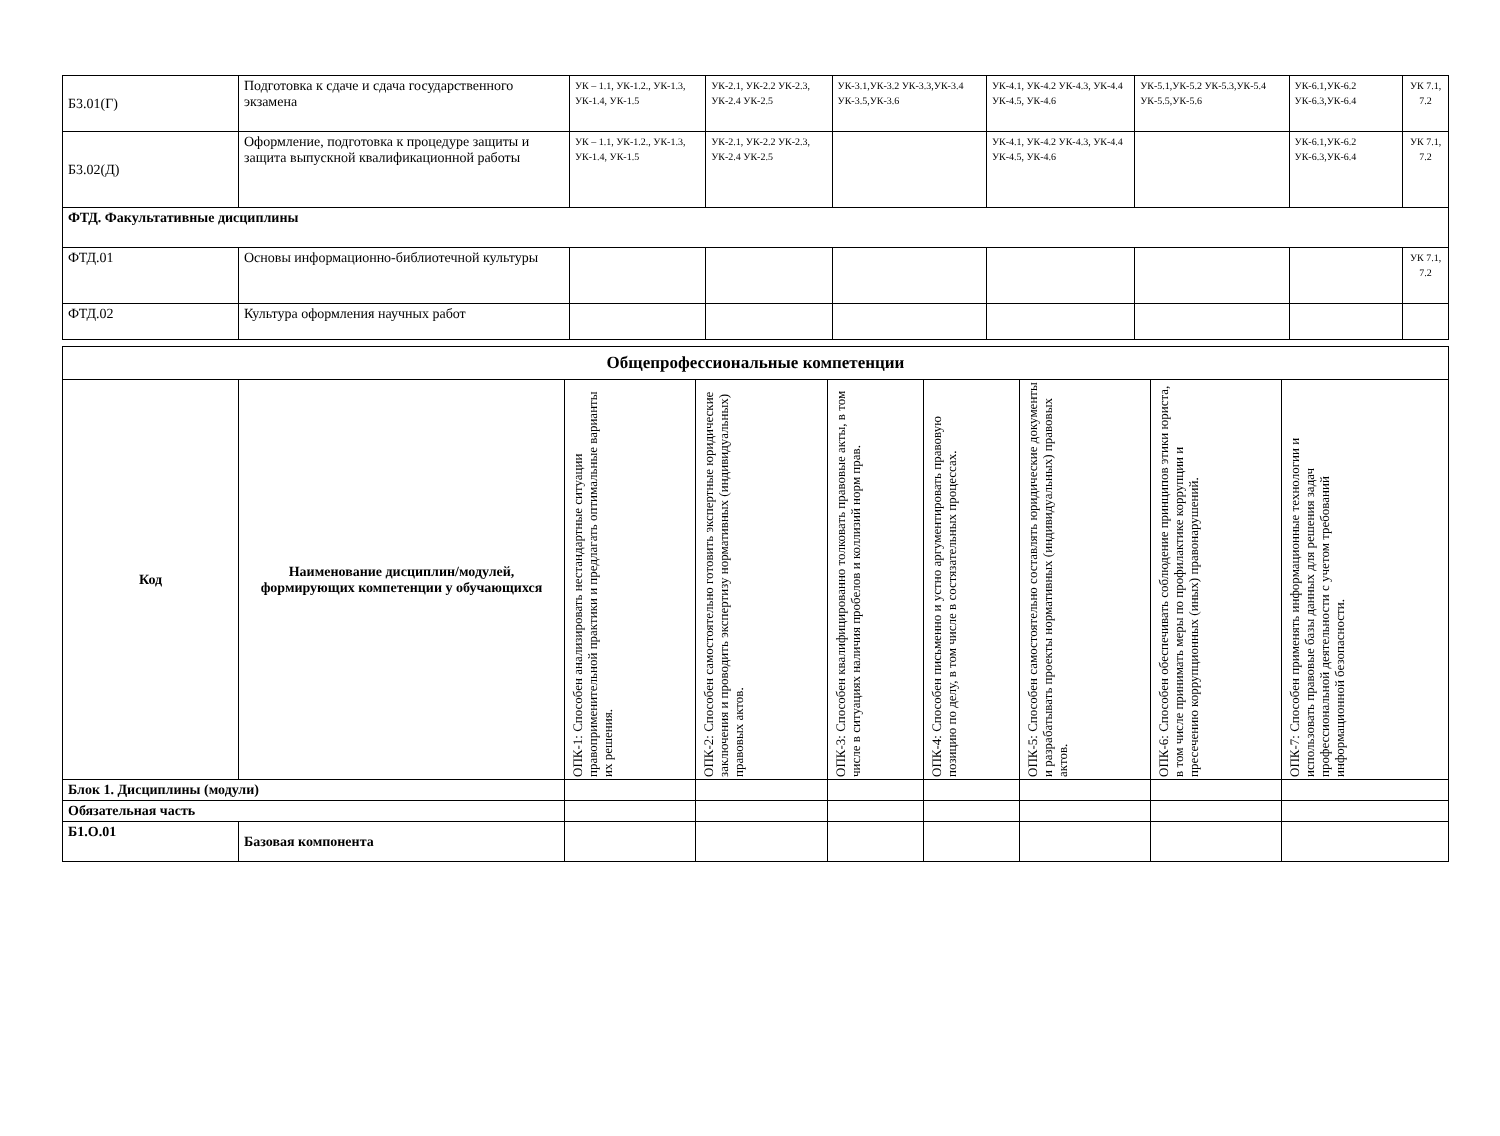| Б3.01(Г) | Подготовка к сдаче и сдача государственного экзамена | УК – 1.1, УК-1.2., УК-1.3, УК-1.4, УК-1.5 | УК-2.1, УК-2.2 УК-2.3, УК-2.4 УК-2.5 | УК-3.1,УК-3.2 УК-3.3,УК-3.4 УК-3.5,УК-3.6 | УК-4.1, УК-4.2 УК-4.3, УК-4.4 УК-4.5, УК-4.6 | УК-5.1,УК-5.2 УК-5.3,УК-5.4 УК-5.5,УК-5.6 | УК-6.1,УК-6.2 УК-6.3,УК-6.4 | УК 7.1, 7.2 |
| Б3.02(Д) | Оформление, подготовка к процедуре защиты и защита выпускной квалификационной работы | УК – 1.1, УК-1.2., УК-1.3, УК-1.4, УК-1.5 | УК-2.1, УК-2.2 УК-2.3, УК-2.4 УК-2.5 | | УК-4.1, УК-4.2 УК-4.3, УК-4.4 УК-4.5, УК-4.6 | | УК-6.1,УК-6.2 УК-6.3,УК-6.4 | УК 7.1, 7.2 |
| ФТД. Факультативные дисциплины | | | | | | | | |
| ФТД.01 | Основы информационно-библиотечной культуры | | | | | | | УК 7.1, 7.2 |
| ФТД.02 | Культура оформления научных работ | | | | | | | |
| Общепрофессиональные компетенции | | | | | | | | |
| --- | --- | --- | --- | --- | --- | --- | --- | --- |
| Код | Наименование дисциплин/модулей, формирующих компетенции у обучающихся | ОПК-1: Способен анализировать нестандартные ситуации правоприменительной практики и предлагать оптимальные варианты их решения. | ОПК-2: Способен самостоятельно готовить экспертные юридические заключения и проводить экспертизу нормативных (индивидуальных) правовых актов. | ОПК-3: Способен квалифицированно толковать правовые акты, в том числе в ситуациях наличия пробелов и коллизий норм прав. | ОПК-4: Способен письменно и устно аргументировать правовую позицию по делу, в том числе в состязательных процессах. | ОПК-5: Способен самостоятельно составлять юридические документы и разрабатывать проекты нормативных (индивидуальных) правовых актов. | ОПК-6: Способен обеспечивать соблюдение принципов этики юриста, в том числе принимать меры по профилактике коррупции и пресечению коррупционных (иных) правонарушений. | ОПК-7: Способен применять информационные технологии и использовать правовые базы данных для решения задач профессиональной деятельности с учетом требований информационной безопасности. |
| Блок 1. Дисциплины (модули) | | | | | | | | |
| Обязательная часть | | | | | | | | |
| Б1.О.01 | Базовая компонента | | | | | | | |